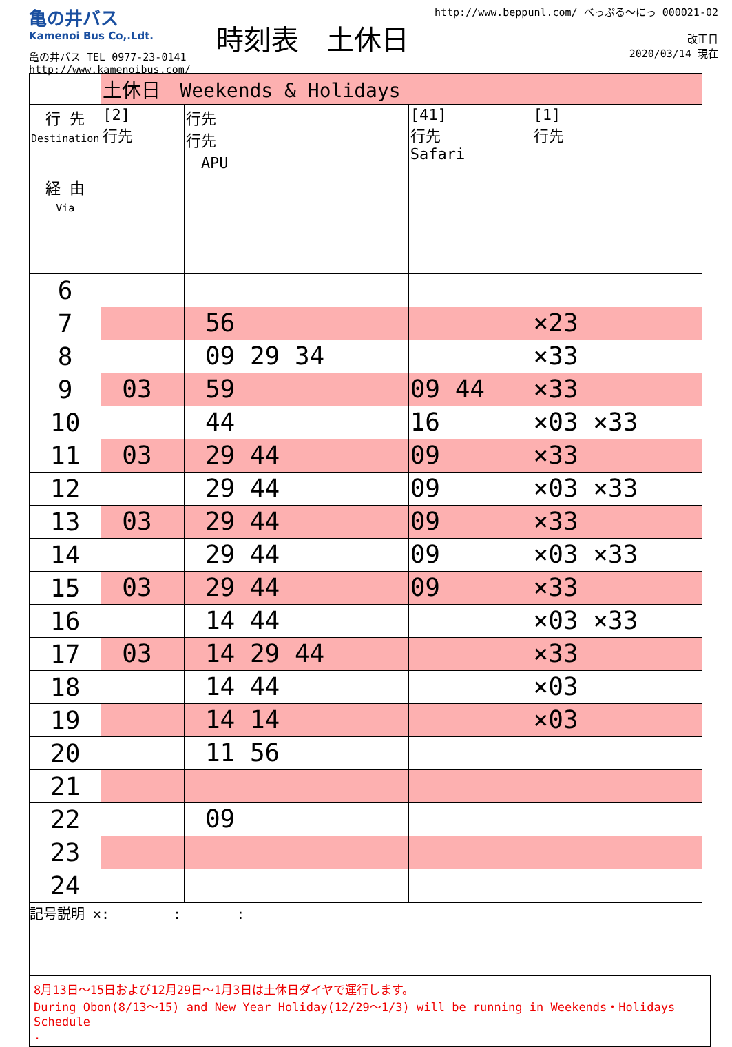亀の井バス
Kamenoi Bus Co,.Ldt.
亀の井バス TEL 0977-23-0141
http://www.kamenoibus.com/
時刻表　土休日
http://www.beppunl.com/ べっぷる〜にっ 000021-02
　　　　改正日
2020/03/14 現在
| | 土休日 Weekends & Holidays | | | |
| 行 先 Destination | [2] 行先 | 行先 行先 APU | [41] 行先 Safari | [1] 行先 |
| 経 由 Via | | | | |
| 6 | | | | |
| 7 | | 56 | | ×23 |
| 8 | | 09 29 34 | | ×33 |
| 9 | 03 | 59 | 09 44 | ×33 |
| 10 | | 44 | 16 | ×03 ×33 |
| 11 | 03 | 29 44 | 09 | ×33 |
| 12 | | 29 44 | 09 | ×03 ×33 |
| 13 | 03 | 29 44 | 09 | ×33 |
| 14 | | 29 44 | 09 | ×03 ×33 |
| 15 | 03 | 29 44 | 09 | ×33 |
| 16 | | 14 44 | | ×03 ×33 |
| 17 | 03 | 14 29 44 | | ×33 |
| 18 | | 14 44 | | ×03 |
| 19 | | 14 14 | | ×03 |
| 20 | | 11 56 | | |
| 21 | | | | |
| 22 | | 09 | | |
| 23 | | | | |
| 24 | | | | |
記号説明 ×: 　　　　:　　　　:
8月13日〜15日および12月29日〜1月3日は土休日ダイヤで運行します。
During Obon(8/13〜15) and New Year Holiday(12/29〜1/3) will be running in Weekends・Holidays Schedule
.